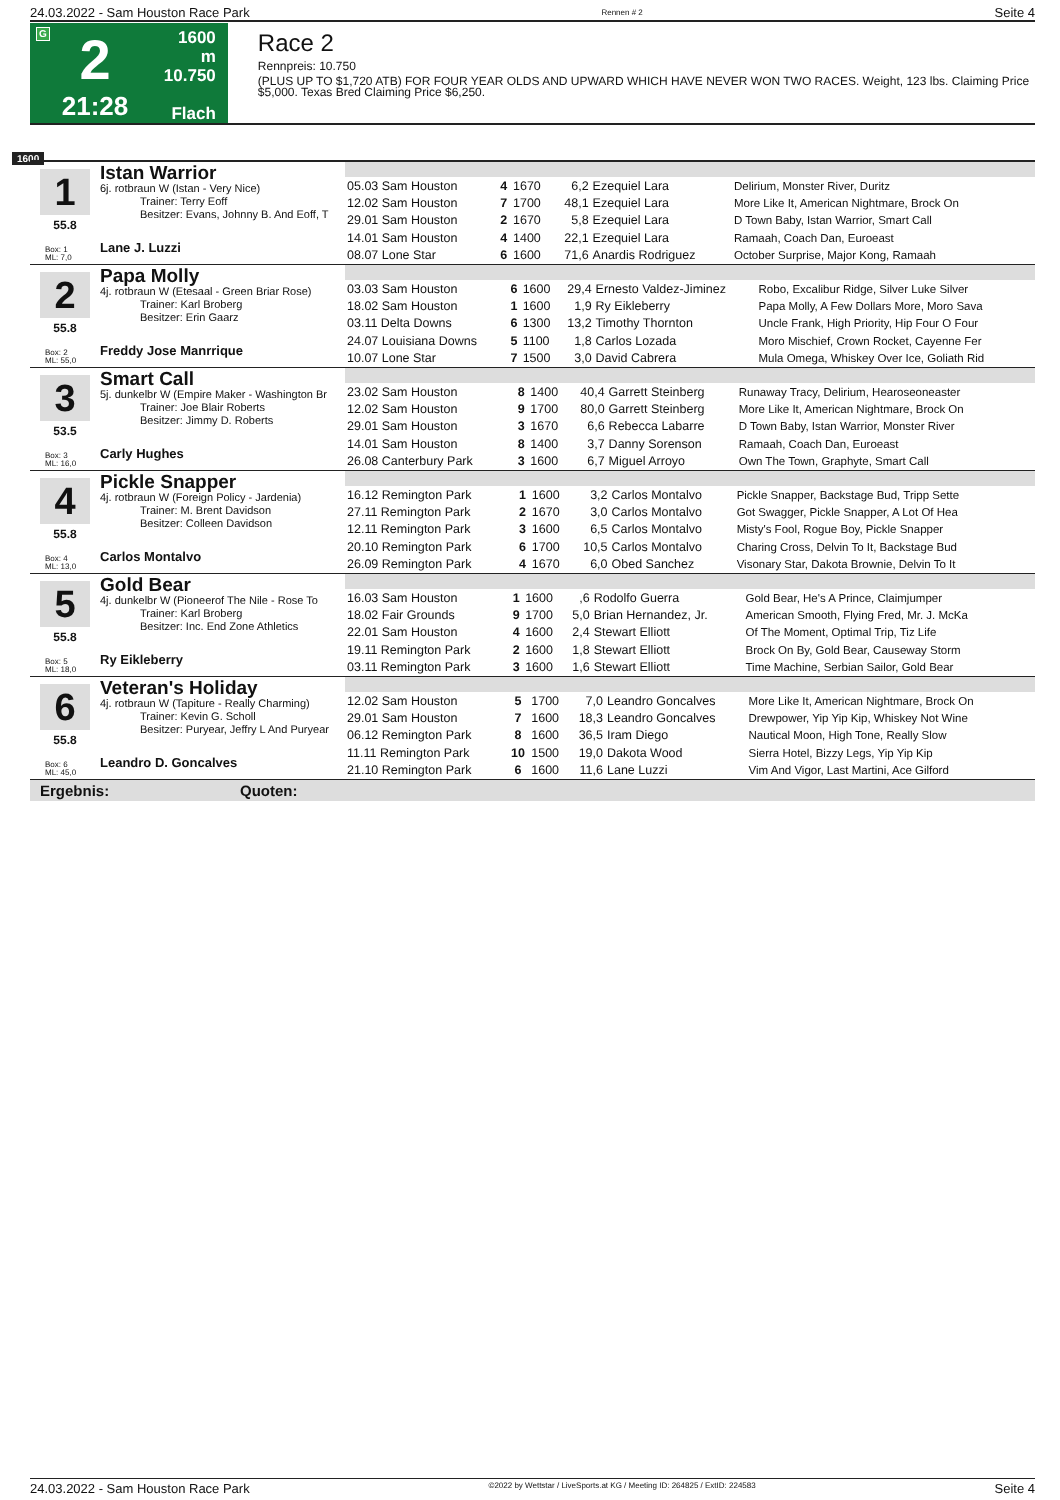24.03.2022 - Sam Houston Race Park Rennen # 2 Seite 4
G
2
21:28
1600 m
10.750
Flach
Race 2
Rennpreis: 10.750
(PLUS UP TO $1,720 ATB) FOR FOUR YEAR OLDS AND UPWARD WHICH HAVE NEVER WON TWO RACES. Weight, 123 lbs. Claiming Price $5,000. Texas Bred Claiming Price $6,250.
1600
1
55.8
Box: 1
ML: 7,0
Istan Warrior
6j. rotbraun W (Istan - Very Nice)
Trainer: Terry Eoff
Besitzer: Evans, Johnny B. And Eoff, T
Lane J. Luzzi
| 05.03 Sam Houston | 4 | 1670 | 6,2 | Ezequiel Lara | Delirium, Monster River, Duritz |
| 12.02 Sam Houston | 7 | 1700 | 48,1 | Ezequiel Lara | More Like It, American Nightmare, Brock On |
| 29.01 Sam Houston | 2 | 1670 | 5,8 | Ezequiel Lara | D Town Baby, Istan Warrior, Smart Call |
| 14.01 Sam Houston | 4 | 1400 | 22,1 | Ezequiel Lara | Ramaah, Coach Dan, Euroeast |
| 08.07 Lone Star | 6 | 1600 | 71,6 | Anardis Rodriguez | October Surprise, Major Kong, Ramaah |
2
55.8
Box: 2
ML: 55,0
Papa Molly
4j. rotbraun W (Etesaal - Green Briar Rose)
Trainer: Karl Broberg
Besitzer: Erin Gaarz
Freddy Jose Manrrique
| 03.03 Sam Houston | 6 | 1600 | 29,4 | Ernesto Valdez-Jiminez | Robo, Excalibur Ridge, Silver Luke Silver |
| 18.02 Sam Houston | 1 | 1600 | 1,9 | Ry Eikleberry | Papa Molly, A Few Dollars More, Moro Sava |
| 03.11 Delta Downs | 6 | 1300 | 13,2 | Timothy Thornton | Uncle Frank, High Priority, Hip Four O Four |
| 24.07 Louisiana Downs | 5 | 1100 | 1,8 | Carlos Lozada | Moro Mischief, Crown Rocket, Cayenne Fer |
| 10.07 Lone Star | 7 | 1500 | 3,0 | David Cabrera | Mula Omega, Whiskey Over Ice, Goliath Rid |
3
53.5
Box: 3
ML: 16,0
Smart Call
5j. dunkelbr W (Empire Maker - Washington Br
Trainer: Joe Blair Roberts
Besitzer: Jimmy D. Roberts
Carly Hughes
| 23.02 Sam Houston | 8 | 1400 | 40,4 | Garrett Steinberg | Runaway Tracy, Delirium, Hearoseoneaster |
| 12.02 Sam Houston | 9 | 1700 | 80,0 | Garrett Steinberg | More Like It, American Nightmare, Brock On |
| 29.01 Sam Houston | 3 | 1670 | 6,6 | Rebecca Labarre | D Town Baby, Istan Warrior, Monster River |
| 14.01 Sam Houston | 8 | 1400 | 3,7 | Danny Sorenson | Ramaah, Coach Dan, Euroeast |
| 26.08 Canterbury Park | 3 | 1600 | 6,7 | Miguel Arroyo | Own The Town, Graphyte, Smart Call |
4
55.8
Box: 4
ML: 13,0
Pickle Snapper
4j. rotbraun W (Foreign Policy - Jardenia)
Trainer: M. Brent Davidson
Besitzer: Colleen Davidson
Carlos Montalvo
| 16.12 Remington Park | 1 | 1600 | 3,2 | Carlos Montalvo | Pickle Snapper, Backstage Bud, Tripp Sette |
| 27.11 Remington Park | 2 | 1670 | 3,0 | Carlos Montalvo | Got Swagger, Pickle Snapper, A Lot Of Hea |
| 12.11 Remington Park | 3 | 1600 | 6,5 | Carlos Montalvo | Misty's Fool, Rogue Boy, Pickle Snapper |
| 20.10 Remington Park | 6 | 1700 | 10,5 | Carlos Montalvo | Charing Cross, Delvin To It, Backstage Bud |
| 26.09 Remington Park | 4 | 1670 | 6,0 | Obed Sanchez | Visonary Star, Dakota Brownie, Delvin To It |
5
55.8
Box: 5
ML: 18,0
Gold Bear
4j. dunkelbr W (Pioneerof The Nile - Rose To
Trainer: Karl Broberg
Besitzer: Inc. End Zone Athletics
Ry Eikleberry
| 16.03 Sam Houston | 1 | 1600 | ,6 | Rodolfo Guerra | Gold Bear, He's A Prince, Claimjumper |
| 18.02 Fair Grounds | 9 | 1700 | 5,0 | Brian Hernandez, Jr. | American Smooth, Flying Fred, Mr. J. McKa |
| 22.01 Sam Houston | 4 | 1600 | 2,4 | Stewart Elliott | Of The Moment, Optimal Trip, Tiz Life |
| 19.11 Remington Park | 2 | 1600 | 1,8 | Stewart Elliott | Brock On By, Gold Bear, Causeway Storm |
| 03.11 Remington Park | 3 | 1600 | 1,6 | Stewart Elliott | Time Machine, Serbian Sailor, Gold Bear |
6
55.8
Box: 6
ML: 45,0
Veteran's Holiday
4j. rotbraun W (Tapiture - Really Charming)
Trainer: Kevin G. Scholl
Besitzer: Puryear, Jeffry L And Puryear
Leandro D. Goncalves
| 12.02 Sam Houston | 5 | 1700 | 7,0 | Leandro Goncalves | More Like It, American Nightmare, Brock On |
| 29.01 Sam Houston | 7 | 1600 | 18,3 | Leandro Goncalves | Drewpower, Yip Yip Kip, Whiskey Not Wine |
| 06.12 Remington Park | 8 | 1600 | 36,5 | Iram Diego | Nautical Moon, High Tone, Really Slow |
| 11.11 Remington Park | 10 | 1500 | 19,0 | Dakota Wood | Sierra Hotel, Bizzy Legs, Yip Yip Kip |
| 21.10 Remington Park | 6 | 1600 | 11,6 | Lane Luzzi | Vim And Vigor, Last Martini, Ace Gilford |
Ergebnis: Quoten:
24.03.2022 - Sam Houston Race Park ©2022 by Wettstar / LiveSports.at KG / Meeting ID: 264825 / ExtID: 224583 Seite 4